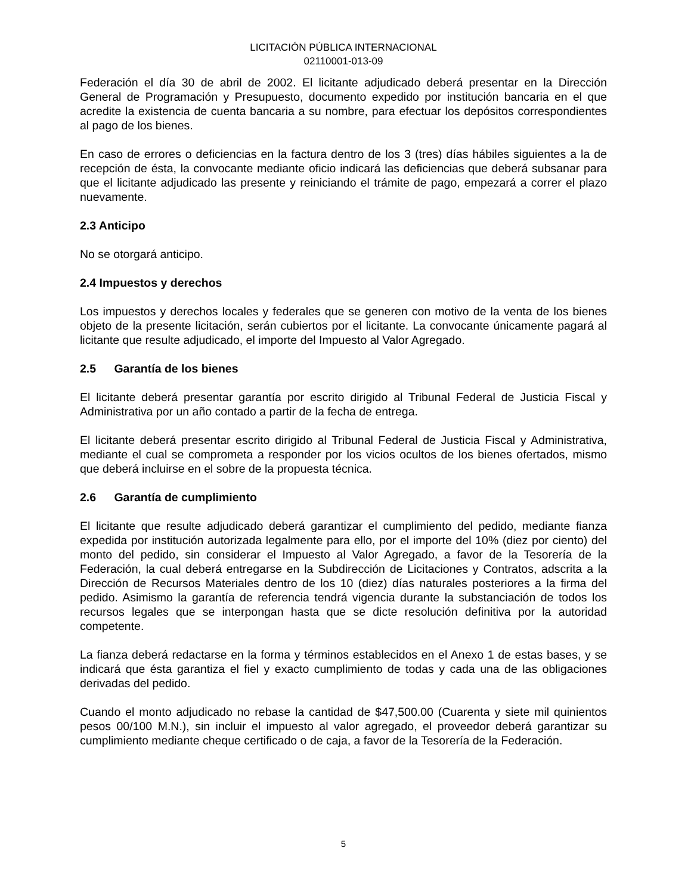LICITACIÓN PÚBLICA INTERNACIONAL
02110001-013-09
Federación el día 30 de abril de 2002. El licitante adjudicado deberá presentar en la Dirección General de Programación y Presupuesto, documento expedido por institución bancaria en el que acredite la existencia de cuenta bancaria a su nombre, para efectuar los depósitos correspondientes al pago de los bienes.
En caso de errores o deficiencias en la factura dentro de los 3 (tres) días hábiles siguientes a la de recepción de ésta, la convocante mediante oficio indicará las deficiencias que deberá subsanar para que el licitante adjudicado las presente y reiniciando el trámite de pago, empezará a correr el plazo nuevamente.
2.3 Anticipo
No se otorgará anticipo.
2.4 Impuestos y derechos
Los impuestos y derechos locales y federales que se generen con motivo de la venta de los bienes objeto de la presente licitación, serán cubiertos por el licitante. La convocante únicamente pagará al licitante que resulte adjudicado, el importe del Impuesto al Valor Agregado.
2.5 Garantía de los bienes
El licitante deberá presentar garantía por escrito dirigido al Tribunal Federal de Justicia Fiscal y Administrativa por un año contado a partir de la fecha de entrega.
El licitante deberá presentar escrito dirigido al Tribunal Federal de Justicia Fiscal y Administrativa, mediante el cual se comprometa a responder por los vicios ocultos de los bienes ofertados, mismo que deberá incluirse en el sobre de la propuesta técnica.
2.6 Garantía de cumplimiento
El licitante que resulte adjudicado deberá garantizar el cumplimiento del pedido, mediante fianza expedida por institución autorizada legalmente para ello, por el importe del 10% (diez por ciento) del monto del pedido, sin considerar el Impuesto al Valor Agregado, a favor de la Tesorería de la Federación, la cual deberá entregarse en la Subdirección de Licitaciones y Contratos, adscrita a la Dirección de Recursos Materiales dentro de los 10 (diez) días naturales posteriores a la firma del pedido. Asimismo la garantía de referencia tendrá vigencia durante la substanciación de todos los recursos legales que se interpongan hasta que se dicte resolución definitiva por la autoridad competente.
La fianza deberá redactarse en la forma y términos establecidos en el Anexo 1 de estas bases, y se indicará que ésta garantiza el fiel y exacto cumplimiento de todas y cada una de las obligaciones derivadas del pedido.
Cuando el monto adjudicado no rebase la cantidad de $47,500.00 (Cuarenta y siete mil quinientos pesos 00/100 M.N.), sin incluir el impuesto al valor agregado, el proveedor deberá garantizar su cumplimiento mediante cheque certificado o de caja, a favor de la Tesorería de la Federación.
5